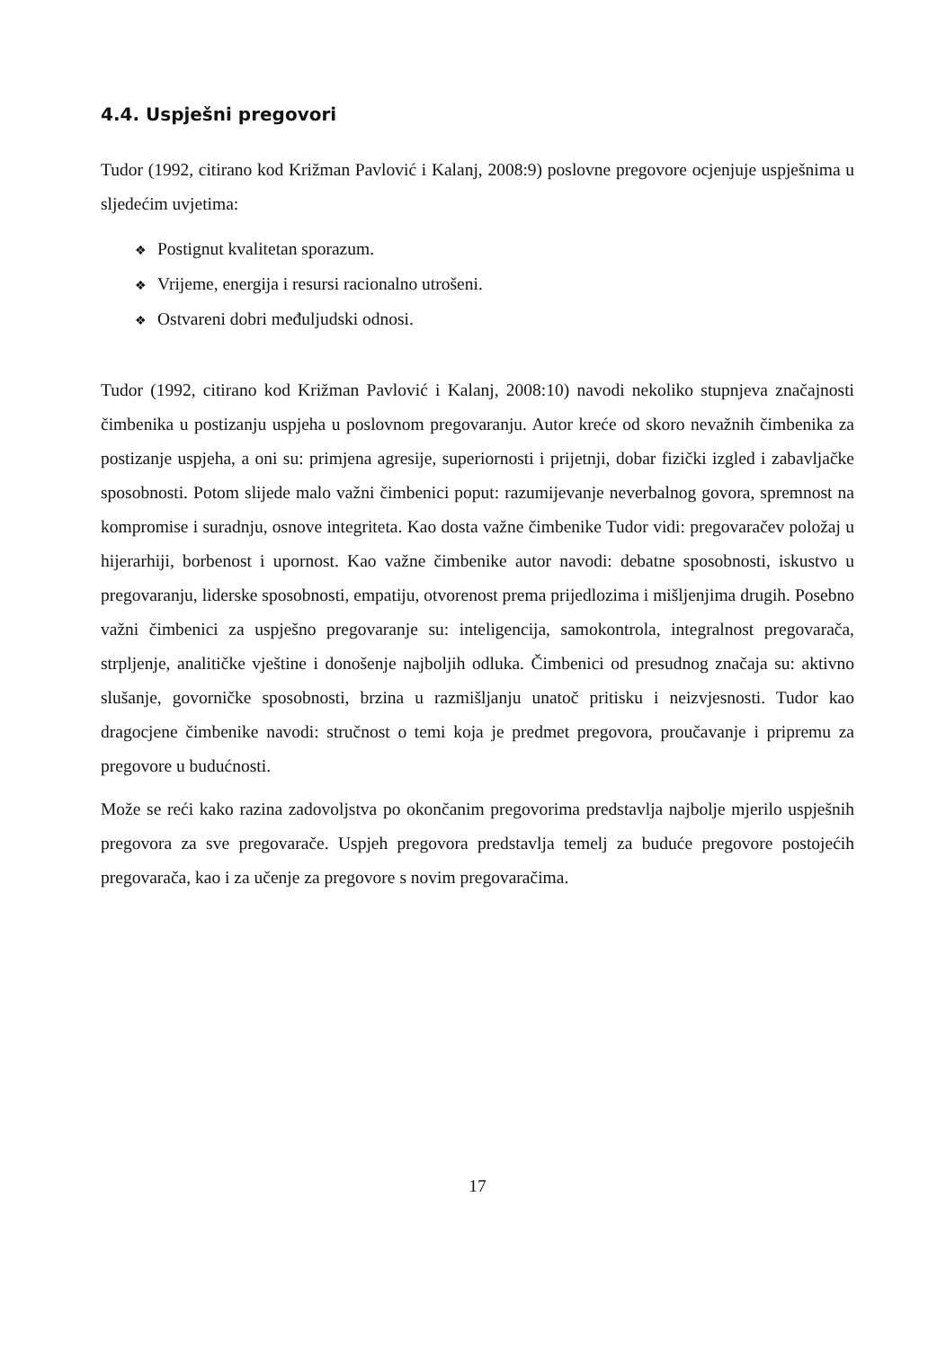4.4. Uspješni pregovori
Tudor (1992, citirano kod Križman Pavlović i Kalanj, 2008:9) poslovne pregovore ocjenjuje uspješnima u sljedećim uvjetima:
❖ Postignut kvalitetan sporazum.
❖ Vrijeme, energija i resursi racionalno utrošeni.
❖ Ostvareni dobri međuljudski odnosi.
Tudor (1992, citirano kod Križman Pavlović i Kalanj, 2008:10) navodi nekoliko stupnjeva značajnosti čimbenika u postizanju uspjeha u poslovnom pregovaranju. Autor kreće od skoro nevažnih čimbenika za postizanje uspjeha, a oni su: primjena agresije, superiornosti i prijetnji, dobar fizički izgled i zabavljačke sposobnosti. Potom slijede malo važni čimbenici poput: razumijevanje neverbalnog govora, spremnost na kompromise i suradnju, osnove integriteta. Kao dosta važne čimbenike Tudor vidi: pregovaračev položaj u hijerarhiji, borbenost i upornost. Kao važne čimbenike autor navodi: debatne sposobnosti, iskustvo u pregovaranju, liderske sposobnosti, empatiju, otvorenost prema prijedlozima i mišljenjima drugih. Posebno važni čimbenici za uspješno pregovaranje su: inteligencija, samokontrola, integralnost pregovarača, strpljenje, analitičke vještine i donošenje najboljih odluka. Čimbenici od presudnog značaja su: aktivno slušanje, govorničke sposobnosti, brzina u razmišljanju unatoč pritisku i neizvjesnosti. Tudor kao dragocjene čimbenike navodi: stručnost o temi koja je predmet pregovora, proučavanje i pripremu za pregovore u budućnosti.
Može se reći kako razina zadovoljstva po okončanim pregovorima predstavlja najbolje mjerilo uspješnih pregovora za sve pregovarače. Uspjeh pregovora predstavlja temelj za buduće pregovore postojećih pregovarača, kao i za učenje za pregovore s novim pregovaračima.
17